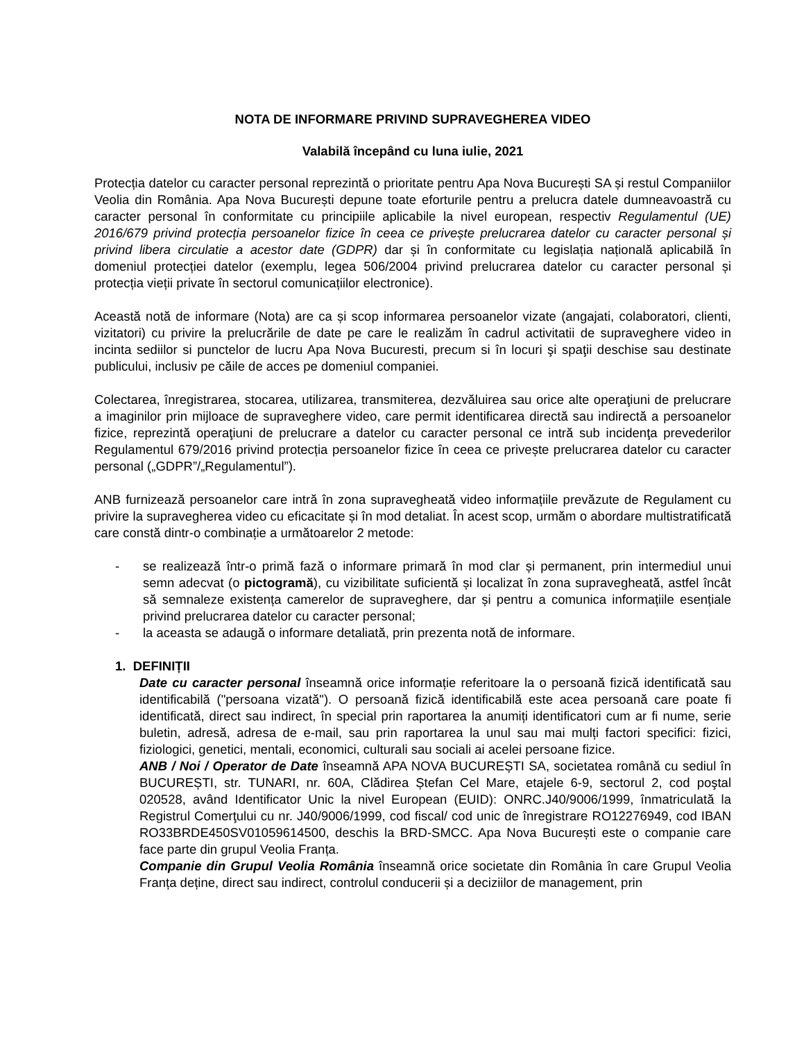NOTA DE INFORMARE PRIVIND SUPRAVEGHEREA VIDEO
Valabilă începând cu luna iulie, 2021
Protecția datelor cu caracter personal reprezintă o prioritate pentru Apa Nova București SA și restul Companiilor Veolia din România. Apa Nova București depune toate eforturile pentru a prelucra datele dumneavoastră cu caracter personal în conformitate cu principiile aplicabile la nivel european, respectiv Regulamentul (UE) 2016/679 privind protecția persoanelor fizice în ceea ce privește prelucrarea datelor cu caracter personal și privind libera circulatie a acestor date (GDPR) dar și în conformitate cu legislația națională aplicabilă în domeniul protecției datelor (exemplu, legea 506/2004 privind prelucrarea datelor cu caracter personal și protecția vieții private în sectorul comunicațiilor electronice).
Această notă de informare (Nota) are ca și scop informarea persoanelor vizate (angajati, colaboratori, clienti, vizitatori) cu privire la prelucrările de date pe care le realizăm în cadrul activitatii de supraveghere video in incinta sediilor si punctelor de lucru Apa Nova Bucuresti, precum si în locuri şi spaţii deschise sau destinate publicului, inclusiv pe căile de acces pe domeniul companiei.
Colectarea, înregistrarea, stocarea, utilizarea, transmiterea, dezvăluirea sau orice alte operaţiuni de prelucrare a imaginilor prin mijloace de supraveghere video, care permit identificarea directă sau indirectă a persoanelor fizice, reprezintă operaţiuni de prelucrare a datelor cu caracter personal ce intră sub incidenţa prevederilor Regulamentul 679/2016 privind protecția persoanelor fizice în ceea ce privește prelucrarea datelor cu caracter personal („GDPR”/„Regulamentul”).
ANB furnizează persoanelor care intră în zona supravegheată video informațiile prevăzute de Regulament cu privire la supravegherea video cu eficacitate și în mod detaliat. În acest scop, urmăm o abordare multistratificată care constă dintr-o combinație a următoarelor 2 metode:
- se realizează într-o primă fază o informare primară în mod clar și permanent, prin intermediul unui semn adecvat (o pictogramă), cu vizibilitate suficientă și localizat în zona supravegheată, astfel încât să semnaleze existența camerelor de supraveghere, dar și pentru a comunica informațiile esențiale privind prelucrarea datelor cu caracter personal;
- la aceasta se adaugă o informare detaliată, prin prezenta notă de informare.
1. DEFINIȚII
Date cu caracter personal înseamnă orice informație referitoare la o persoană fizică identificată sau identificabilă ("persoana vizată"). O persoană fizică identificabilă este acea persoană care poate fi identificată, direct sau indirect, în special prin raportarea la anumiți identificatori cum ar fi nume, serie buletin, adresă, adresa de e-mail, sau prin raportarea la unul sau mai mulți factori specifici: fizici, fiziologici, genetici, mentali, economici, culturali sau sociali ai acelei persoane fizice.
ANB / Noi / Operator de Date înseamnă APA NOVA BUCUREȘTI SA, societatea română cu sediul în BUCUREȘTI, str. TUNARI, nr. 60A, Clădirea Ștefan Cel Mare, etajele 6-9, sectorul 2, cod poştal 020528, având Identificator Unic la nivel European (EUID): ONRC.J40/9006/1999, înmatriculată la Registrul Comerţului cu nr. J40/9006/1999, cod fiscal/ cod unic de înregistrare RO12276949, cod IBAN RO33BRDE450SV01059614500, deschis la BRD-SMCC. Apa Nova București este o companie care face parte din grupul Veolia Franța.
Companie din Grupul Veolia România înseamnă orice societate din România în care Grupul Veolia Franța deține, direct sau indirect, controlul conducerii și a deciziilor de management, prin